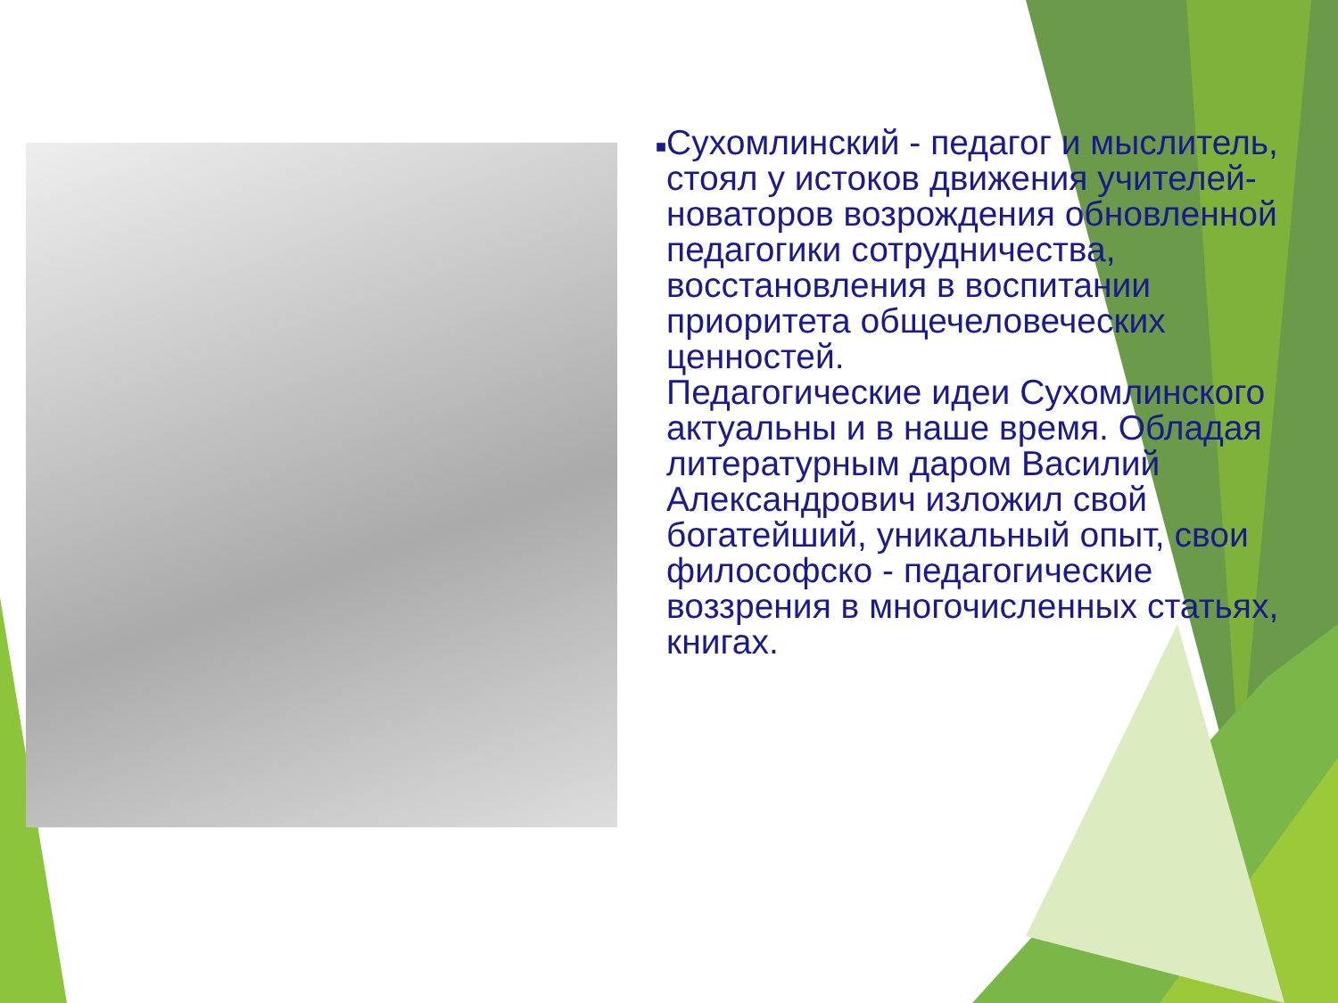■
Сухомлинский - педагог и мыслитель, стоял у истоков движения учителей-новаторов возрождения обновленной педагогики сотрудничества, восстановления в воспитании приоритета общечеловеческих ценностей.
Педагогические идеи Сухомлинского актуальны и в наше время. Обладая литературным даром Василий Александрович изложил свой богатейший, уникальный опыт, свои философско - педагогические воззрения в многочисленных статьях, книгах.